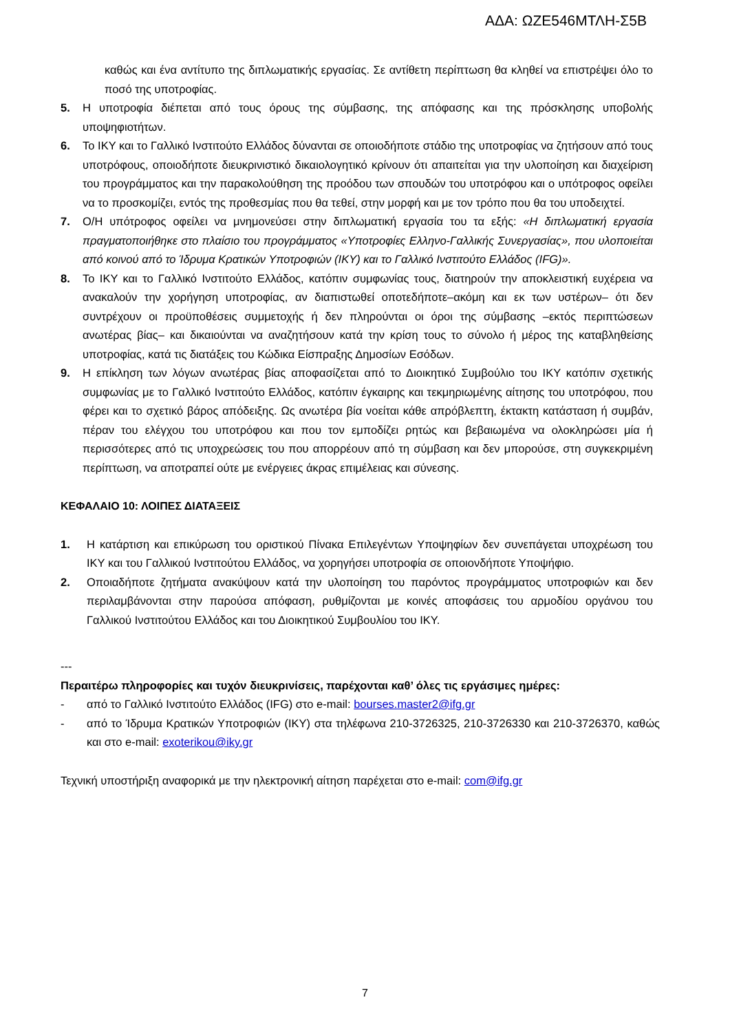ΑΔΑ: ΩΖΕ546ΜΤΛΗ-Σ5Β
καθώς και ένα αντίτυπο της διπλωματικής εργασίας. Σε αντίθετη περίπτωση θα κληθεί να επιστρέψει όλο το ποσό της υποτροφίας.
5. Η υποτροφία διέπεται από τους όρους της σύμβασης, της απόφασης και της πρόσκλησης υποβολής υποψηφιοτήτων.
6. Το ΙΚΥ και το Γαλλικό Ινστιτούτο Ελλάδος δύνανται σε οποιοδήποτε στάδιο της υποτροφίας να ζητήσουν από τους υποτρόφους, οποιοδήποτε διευκρινιστικό δικαιολογητικό κρίνουν ότι απαιτείται για την υλοποίηση και διαχείριση του προγράμματος και την παρακολούθηση της προόδου των σπουδών του υποτρόφου και ο υπότροφος οφείλει να το προσκομίζει, εντός της προθεσμίας που θα τεθεί, στην μορφή και με τον τρόπο που θα του υποδειχτεί.
7. Ο/Η υπότροφος οφείλει να μνημονεύσει στην διπλωματική εργασία του τα εξής: «Η διπλωματική εργασία πραγματοποιήθηκε στο πλαίσιο του προγράμματος «Υποτροφίες Ελληνο-Γαλλικής Συνεργασίας», που υλοποιείται από κοινού από το Ίδρυμα Κρατικών Υποτροφιών (ΙΚΥ) και το Γαλλικό Ινστιτούτο Ελλάδος (IFG)».
8. Το ΙΚΥ και το Γαλλικό Ινστιτούτο Ελλάδος, κατόπιν συμφωνίας τους, διατηρούν την αποκλειστική ευχέρεια να ανακαλούν την χορήγηση υποτροφίας, αν διαπιστωθεί οποτεδήποτε–ακόμη και εκ των υστέρων– ότι δεν συντρέχουν οι προϋποθέσεις συμμετοχής ή δεν πληρούνται οι όροι της σύμβασης –εκτός περιπτώσεων ανωτέρας βίας– και δικαιούνται να αναζητήσουν κατά την κρίση τους το σύνολο ή μέρος της καταβληθείσης υποτροφίας, κατά τις διατάξεις του Κώδικα Είσπραξης Δημοσίων Εσόδων.
9. Η επίκληση των λόγων ανωτέρας βίας αποφασίζεται από το Διοικητικό Συμβούλιο του ΙΚΥ κατόπιν σχετικής συμφωνίας με το Γαλλικό Ινστιτούτο Ελλάδος, κατόπιν έγκαιρης και τεκμηριωμένης αίτησης του υποτρόφου, που φέρει και το σχετικό βάρος απόδειξης. Ως ανωτέρα βία νοείται κάθε απρόβλεπτη, έκτακτη κατάσταση ή συμβάν, πέραν του ελέγχου του υποτρόφου και που τον εμποδίζει ρητώς και βεβαιωμένα να ολοκληρώσει μία ή περισσότερες από τις υποχρεώσεις του που απορρέουν από τη σύμβαση και δεν μπορούσε, στη συγκεκριμένη περίπτωση, να αποτραπεί ούτε με ενέργειες άκρας επιμέλειας και σύνεσης.
ΚΕΦΑΛΑΙΟ 10: ΛΟΙΠΕΣ ΔΙΑΤΑΞΕΙΣ
1. Η κατάρτιση και επικύρωση του οριστικού Πίνακα Επιλεγέντων Υποψηφίων δεν συνεπάγεται υποχρέωση του ΙΚΥ και του Γαλλικού Ινστιτούτου Ελλάδος, να χορηγήσει υποτροφία σε οποιονδήποτε Υποψήφιο.
2. Οποιαδήποτε ζητήματα ανακύψουν κατά την υλοποίηση του παρόντος προγράμματος υποτροφιών και δεν περιλαμβάνονται στην παρούσα απόφαση, ρυθμίζονται με κοινές αποφάσεις του αρμοδίου οργάνου του Γαλλικού Ινστιτούτου Ελλάδος και του Διοικητικού Συμβουλίου του ΙΚΥ.
---
Περαιτέρω πληροφορίες και τυχόν διευκρινίσεις, παρέχονται καθ’ όλες τις εργάσιμες ημέρες:
- από το Γαλλικό Ινστιτούτο Ελλάδος (IFG) στο e-mail: bourses.master2@ifg.gr
- από το Ίδρυμα Κρατικών Υποτροφιών (ΙΚΥ) στα τηλέφωνα 210-3726325, 210-3726330 και 210-3726370, καθώς και στο e-mail: exoterikou@iky.gr
Τεχνική υποστήριξη αναφορικά με την ηλεκτρονική αίτηση παρέχεται στο e-mail: com@ifg.gr
7